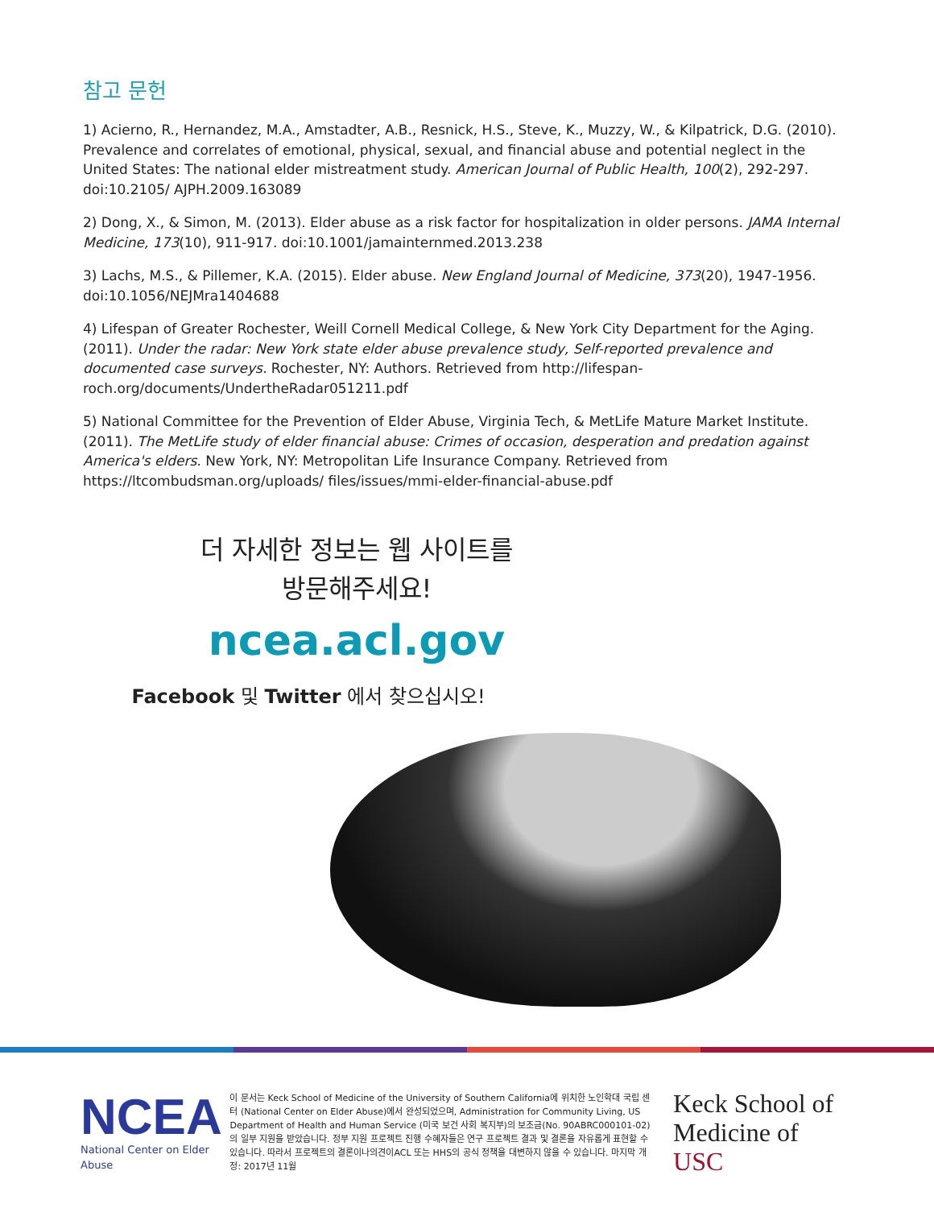참고 문헌
1) Acierno, R., Hernandez, M.A., Amstadter, A.B., Resnick, H.S., Steve, K., Muzzy, W., & Kilpatrick, D.G. (2010). Prevalence and correlates of emotional, physical, sexual, and financial abuse and potential neglect in the United States: The national elder mistreatment study. American Journal of Public Health, 100(2), 292-297. doi:10.2105/ AJPH.2009.163089
2) Dong, X., & Simon, M. (2013). Elder abuse as a risk factor for hospitalization in older persons. JAMA Internal Medicine, 173(10), 911-917. doi:10.1001/jamainternmed.2013.238
3) Lachs, M.S., & Pillemer, K.A. (2015). Elder abuse. New England Journal of Medicine, 373(20), 1947-1956. doi:10.1056/NEJMra1404688
4) Lifespan of Greater Rochester, Weill Cornell Medical College, & New York City Department for the Aging. (2011). Under the radar: New York state elder abuse prevalence study, Self-reported prevalence and documented case surveys. Rochester, NY: Authors. Retrieved from http://lifespan-roch.org/documents/UndertheRadar051211.pdf
5) National Committee for the Prevention of Elder Abuse, Virginia Tech, & MetLife Mature Market Institute. (2011). The MetLife study of elder financial abuse: Crimes of occasion, desperation and predation against America's elders. New York, NY: Metropolitan Life Insurance Company. Retrieved from https://ltcombudsman.org/uploads/ files/issues/mmi-elder-financial-abuse.pdf
더 자세한 정보는 웹 사이트를
방문해주세요!
ncea.acl.gov
Facebook 및 Twitter 에서 찾으십시오!
NCEA
National Center on Elder Abuse
이 문서는 Keck School of Medicine of the University of Southern California에 위치한 노인학대 국립 센터 (National Center on Elder Abuse)에서 완성되었으며, Administration for Community Living, US Department of Health and Human Service (미국 보건 사회 복지부)의 보조금(No. 90ABRC000101-02)의 일부 지원을 받았습니다. 정부 지원 프로젝트 진행 수혜자들은 연구 프로젝트 결과 및 결론을 자유롭게 표현할 수 있습니다. 따라서 프로젝트의 결론이나의견이ACL 또는 HHS의 공식 정책을 대변하지 않을 수 있습니다. 마지막 개정: 2017년 11월
Keck School of
Medicine of USC